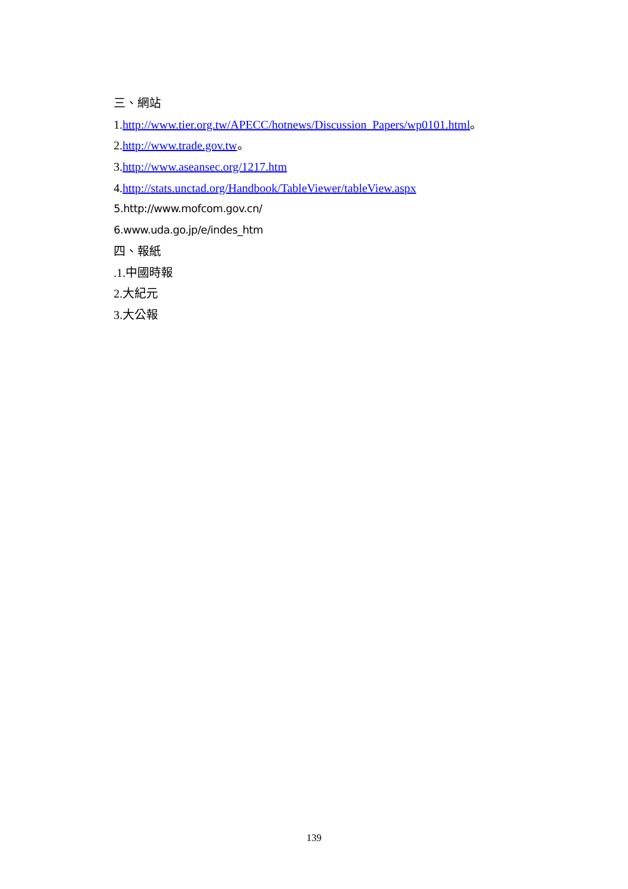三、網站
1.http://www.tier.org.tw/APECC/hotnews/Discussion_Papers/wp0101.html。
2.http://www.trade.gov.tw。
3.http://www.aseansec.org/1217.htm
4.http://stats.unctad.org/Handbook/TableViewer/tableView.aspx
5.http://www.mofcom.gov.cn/
6.www.uda.go.jp/e/indes_htm
四、報紙
.1.中國時報
2.大紀元
3.大公報
139